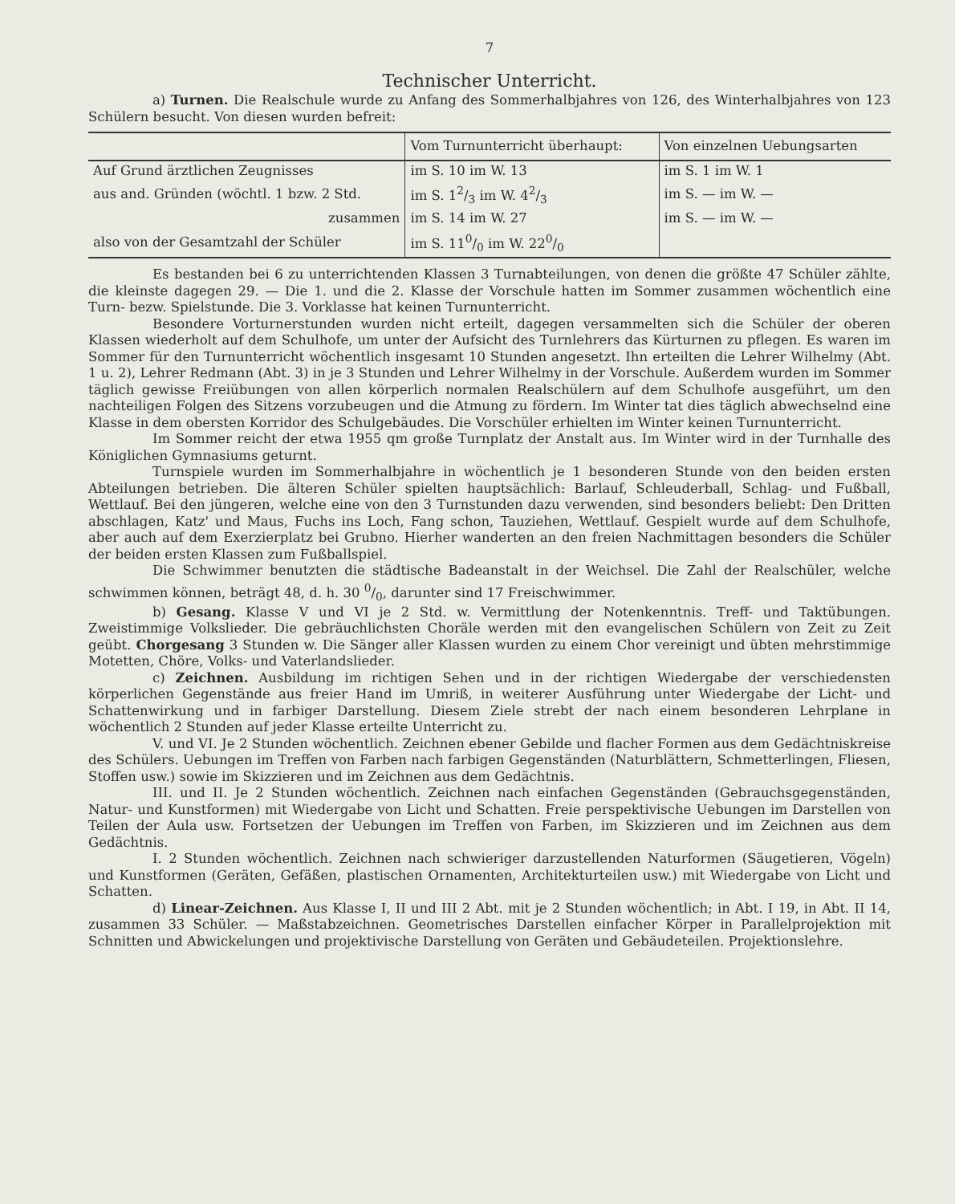7
Technischer Unterricht.
a) Turnen. Die Realschule wurde zu Anfang des Sommerhalbjahres von 126, des Winterhalbjahres von 123 Schülern besucht. Von diesen wurden befreit:
| | Vom Turnunterricht überhaupt: | Von einzelnen Uebungsarten |
| --- | --- | --- |
| Auf Grund ärztlichen Zeugnisses | im S. 10 im W. 13 | im S. 1 im W. 1 |
| aus and. Gründen (wöchtl. 1 bzw. 2 Std. | im S. 12/3 im W. 42/3 | im S. — im W. — |
| zusammen | im S. 14 im W. 27 | im S. — im W. — |
| also von der Gesamtzahl der Schüler | im S. 110/0 im W. 220/0 | |
Es bestanden bei 6 zu unterrichtenden Klassen 3 Turnabteilungen, von denen die größte 47 Schüler zählte, die kleinste dagegen 29. — Die 1. und die 2. Klasse der Vorschule hatten im Sommer zusammen wöchentlich eine Turn- bezw. Spielstunde. Die 3. Vorklasse hat keinen Turnunterricht.
Besondere Vorturnerstunden wurden nicht erteilt, dagegen versammelten sich die Schüler der oberen Klassen wiederholt auf dem Schulhofe, um unter der Aufsicht des Turnlehrers das Kürturnen zu pflegen. Es waren im Sommer für den Turnunterricht wöchentlich insgesamt 10 Stunden angesetzt. Ihn erteilten die Lehrer Wilhelmy (Abt. 1 u. 2), Lehrer Redmann (Abt. 3) in je 3 Stunden und Lehrer Wilhelmy in der Vorschule. Außerdem wurden im Sommer täglich gewisse Freiübungen von allen körperlich normalen Realschülern auf dem Schulhofe ausgeführt, um den nachteiligen Folgen des Sitzens vorzubeugen und die Atmung zu fördern. Im Winter tat dies täglich abwechselnd eine Klasse in dem obersten Korridor des Schulgebäudes. Die Vorschüler erhielten im Winter keinen Turnunterricht.
Im Sommer reicht der etwa 1955 qm große Turnplatz der Anstalt aus. Im Winter wird in der Turnhalle des Königlichen Gymnasiums geturnt.
Turnspiele wurden im Sommerhalbjahre in wöchentlich je 1 besonderen Stunde von den beiden ersten Abteilungen betrieben. Die älteren Schüler spielten hauptsächlich: Barlauf, Schleuderball, Schlag- und Fußball, Wettlauf. Bei den jüngeren, welche eine von den 3 Turnstunden dazu verwenden, sind besonders beliebt: Den Dritten abschlagen, Katz' und Maus, Fuchs ins Loch, Fang schon, Tauziehen, Wettlauf. Gespielt wurde auf dem Schulhofe, aber auch auf dem Exerzierplatz bei Grubno. Hierher wanderten an den freien Nachmittagen besonders die Schüler der beiden ersten Klassen zum Fußballspiel.
Die Schwimmer benutzten die städtische Badeanstalt in der Weichsel. Die Zahl der Realschüler, welche schwimmen können, beträgt 48, d. h. 30 0/0, darunter sind 17 Freischwimmer.
b) Gesang. Klasse V und VI je 2 Std. w. Vermittlung der Notenkenntnis. Treff- und Taktübungen. Zweistimmige Volkslieder. Die gebräuchlichsten Choräle werden mit den evangelischen Schülern von Zeit zu Zeit geübt. Chorgesang 3 Stunden w. Die Sänger aller Klassen wurden zu einem Chor vereinigt und übten mehrstimmige Motetten, Chöre, Volks- und Vaterlandslieder.
c) Zeichnen. Ausbildung im richtigen Sehen und in der richtigen Wiedergabe der verschiedensten körperlichen Gegenstände aus freier Hand im Umriß, in weiterer Ausführung unter Wiedergabe der Licht- und Schattenwirkung und in farbiger Darstellung. Diesem Ziele strebt der nach einem besonderen Lehrplane in wöchentlich 2 Stunden auf jeder Klasse erteilte Unterricht zu.
V. und VI. Je 2 Stunden wöchentlich. Zeichnen ebener Gebilde und flacher Formen aus dem Gedächtniskreise des Schülers. Uebungen im Treffen von Farben nach farbigen Gegenständen (Naturblättern, Schmetterlingen, Fliesen, Stoffen usw.) sowie im Skizzieren und im Zeichnen aus dem Gedächtnis.
III. und II. Je 2 Stunden wöchentlich. Zeichnen nach einfachen Gegenständen (Gebrauchsgegenständen, Natur- und Kunstformen) mit Wiedergabe von Licht und Schatten. Freie perspektivische Uebungen im Darstellen von Teilen der Aula usw. Fortsetzen der Uebungen im Treffen von Farben, im Skizzieren und im Zeichnen aus dem Gedächtnis.
I. 2 Stunden wöchentlich. Zeichnen nach schwieriger darzustellenden Naturformen (Säugetieren, Vögeln) und Kunstformen (Geräten, Gefäßen, plastischen Ornamenten, Architekturteilen usw.) mit Wiedergabe von Licht und Schatten.
d) Linear-Zeichnen. Aus Klasse I, II und III 2 Abt. mit je 2 Stunden wöchentlich; in Abt. I 19, in Abt. II 14, zusammen 33 Schüler. — Maßstabzeichnen. Geometrisches Darstellen einfacher Körper in Parallelprojektion mit Schnitten und Abwickelungen und projektivische Darstellung von Geräten und Gebäudeteilen. Projektionslehre.